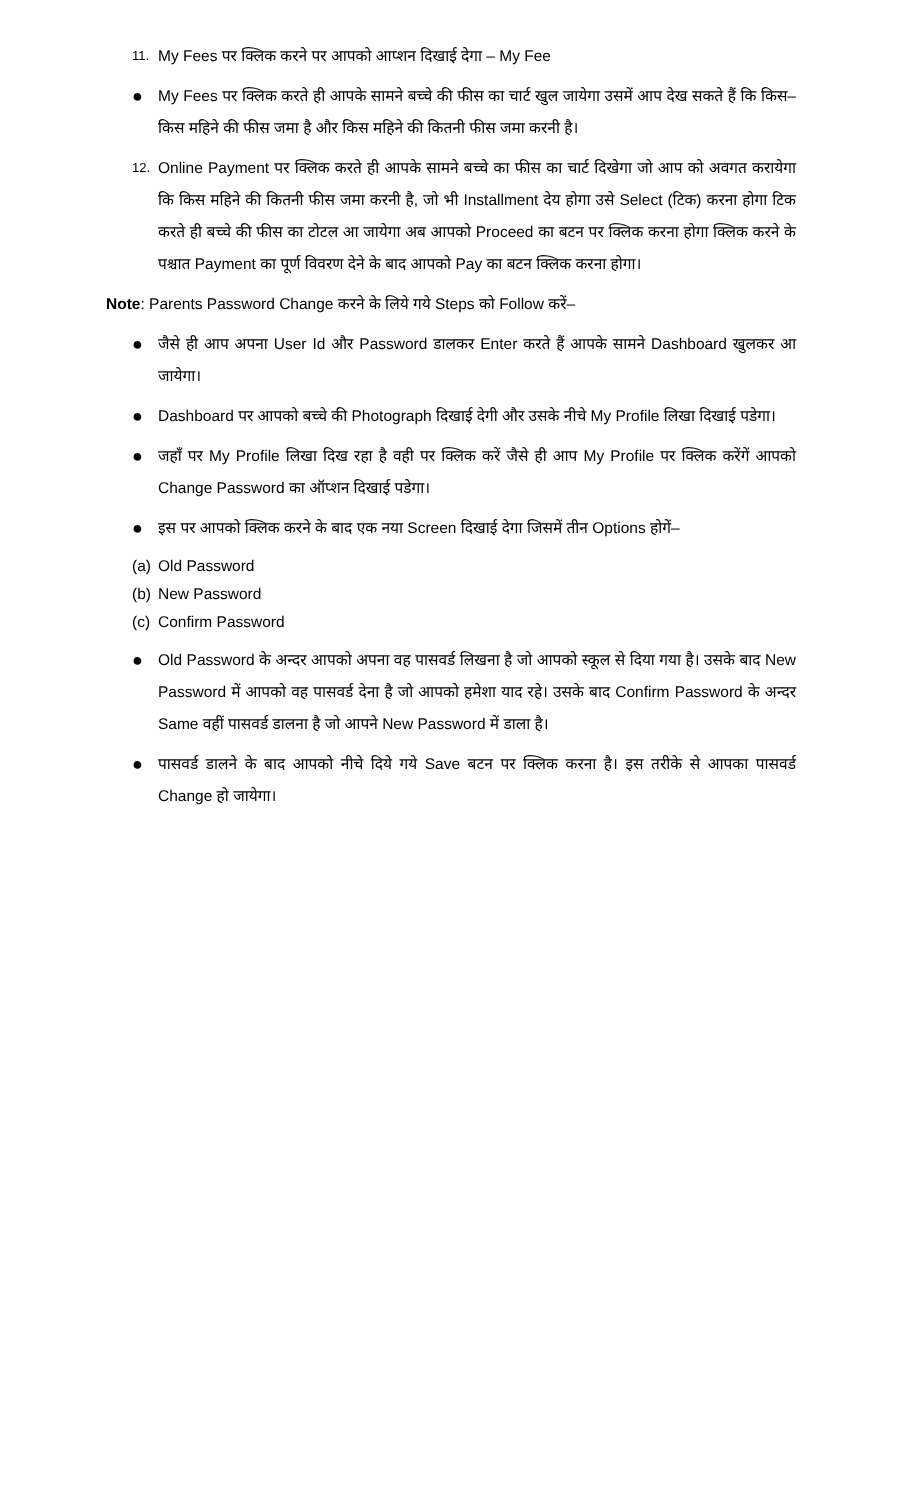11. My Fees पर क्लिक करने पर आपको आप्शन दिखाई देगा – My Fee
● My Fees पर क्लिक करते ही आपके सामने बच्चे की फीस का चार्ट खुल जायेगा उसमें आप देख सकते हैं कि किस–किस महिने की फीस जमा है और किस महिने की कितनी फीस जमा करनी है।
12. Online Payment पर क्लिक करते ही आपके सामने बच्चे का फीस का चार्ट दिखेगा जो आप को अवगत करायेगा कि किस महिने की कितनी फीस जमा करनी है, जो भी Installment देय होगा उसे Select (टिक) करना होगा टिक करते ही बच्चे की फीस का टोटल आ जायेगा अब आपको Proceed का बटन पर क्लिक करना होगा क्लिक करने के पश्चात Payment का पूर्ण विवरण देने के बाद आपको Pay का बटन क्लिक करना होगा।
Note: Parents Password Change करने के लिये गये Steps को Follow करें–
● जैसे ही आप अपना User Id और Password डालकर Enter करते हैं आपके सामने Dashboard खुलकर आ जायेगा।
● Dashboard पर आपको बच्चे की Photograph दिखाई देगी और उसके नीचे My Profile लिखा दिखाई पडेगा।
● जहाँ पर My Profile लिखा दिख रहा है वही पर क्लिक करें जैसे ही आप My Profile पर क्लिक करेंगें आपको Change Password का ऑप्शन दिखाई पडेगा।
● इस पर आपको क्लिक करने के बाद एक नया Screen दिखाई देगा जिसमें तीन Options होगें–
(a) Old Password
(b) New Password
(c) Confirm Password
● Old Password के अन्दर आपको अपना वह पासवर्ड लिखना है जो आपको स्कूल से दिया गया है। उसके बाद New Password में आपको वह पासवर्ड देना है जो आपको हमेशा याद रहे। उसके बाद Confirm Password के अन्दर Same वहीं पासवर्ड डालना है जो आपने New Password में डाला है।
● पासवर्ड डालने के बाद आपको नीचे दिये गये Save बटन पर क्लिक करना है। इस तरीके से आपका पासवर्ड Change हो जायेगा।